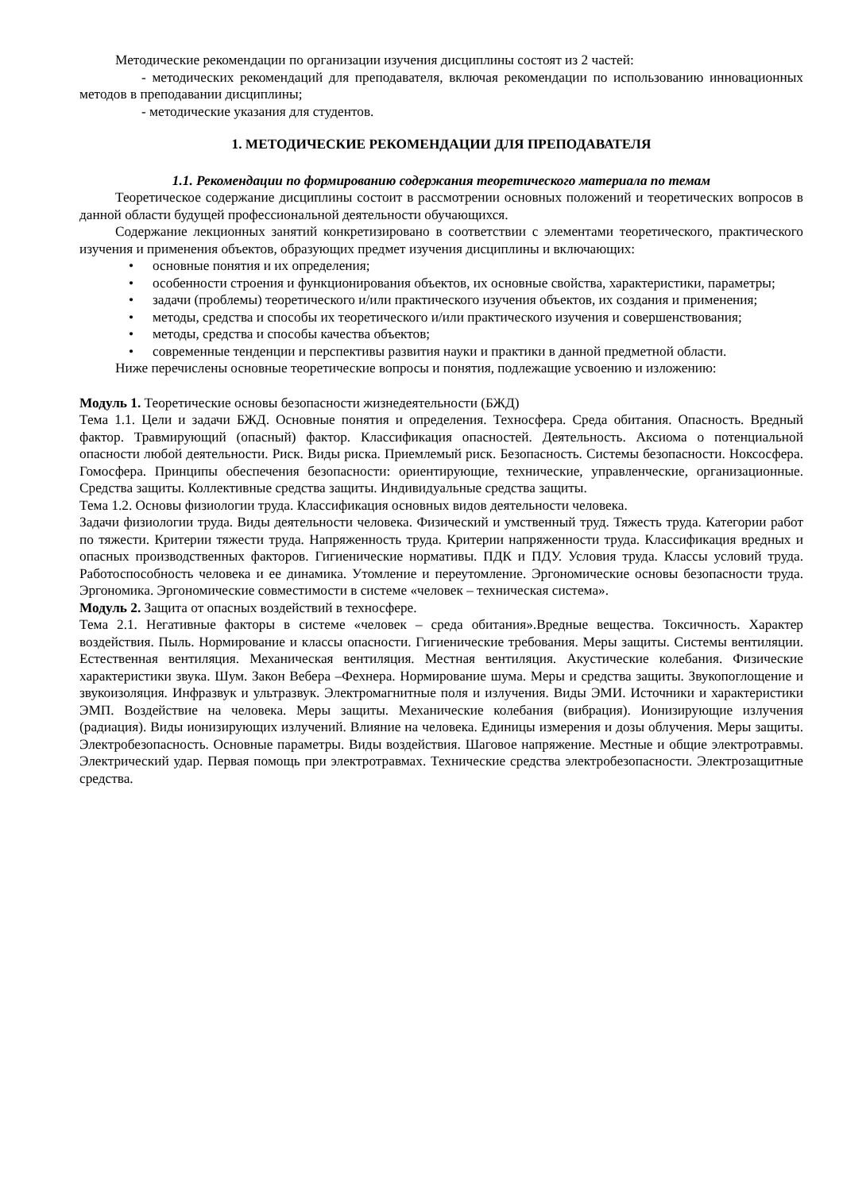Методические рекомендации по организации изучения дисциплины состоят из 2 частей:
- методических рекомендаций для преподавателя, включая рекомендации по использованию инновационных методов в преподавании дисциплины;
- методические указания для студентов.
1. МЕТОДИЧЕСКИЕ РЕКОМЕНДАЦИИ ДЛЯ ПРЕПОДАВАТЕЛЯ
1.1. Рекомендации по формированию содержания теоретического материала по темам
Теоретическое содержание дисциплины состоит в рассмотрении основных положений и теоретических вопросов в данной области будущей профессиональной деятельности обучающихся.
Содержание лекционных занятий конкретизировано в соответствии с элементами теоретического, практического изучения и применения объектов, образующих предмет изучения дисциплины и включающих:
• основные понятия и их определения;
• особенности строения и функционирования объектов, их основные свойства, характеристики, параметры;
• задачи (проблемы) теоретического и/или практического изучения объектов, их создания и применения;
• методы, средства и способы их теоретического и/или практического изучения и совершенствования;
• методы, средства и способы качества объектов;
• современные тенденции и перспективы развития науки и практики в данной предметной области.
Ниже перечислены основные теоретические вопросы и понятия, подлежащие усвоению и изложению:
Модуль 1. Теоретические основы безопасности жизнедеятельности (БЖД)
Тема 1.1. Цели и задачи БЖД. Основные понятия и определения. Техносфера. Среда обитания. Опасность. Вредный фактор. Травмирующий (опасный) фактор. Классификация опасностей. Деятельность. Аксиома о потенциальной опасности любой деятельности. Риск. Виды риска. Приемлемый риск. Безопасность. Системы безопасности. Ноксосфера. Гомосфера. Принципы обеспечения безопасности: ориентирующие, технические, управленческие, организационные. Средства защиты. Коллективные средства защиты. Индивидуальные средства защиты.
Тема 1.2. Основы физиологии труда. Классификация основных видов деятельности человека.
Задачи физиологии труда. Виды деятельности человека. Физический и умственный труд. Тяжесть труда. Категории работ по тяжести. Критерии тяжести труда. Напряженность труда. Критерии напряженности труда. Классификация вредных и опасных производственных факторов. Гигиенические нормативы. ПДК и ПДУ. Условия труда. Классы условий труда. Работоспособность человека и ее динамика. Утомление и переутомление. Эргономические основы безопасности труда. Эргономика. Эргономические совместимости в системе «человек – техническая система».
Модуль 2. Защита от опасных воздействий в техносфере.
Тема 2.1. Негативные факторы в системе «человек – среда обитания».Вредные вещества. Токсичность. Характер воздействия. Пыль. Нормирование и классы опасности. Гигиенические требования. Меры защиты. Системы вентиляции. Естественная вентиляция. Механическая вентиляция. Местная вентиляция. Акустические колебания. Физические характеристики звука. Шум. Закон Вебера –Фехнера. Нормирование шума. Меры и средства защиты. Звукопоглощение и звукоизоляция. Инфразвук и ультразвук. Электромагнитные поля и излучения. Виды ЭМИ. Источники и характеристики ЭМП. Воздействие на человека. Меры защиты. Механические колебания (вибрация). Ионизирующие излучения (радиация). Виды ионизирующих излучений. Влияние на человека. Единицы измерения и дозы облучения. Меры защиты. Электробезопасность. Основные параметры. Виды воздействия. Шаговое напряжение. Местные и общие электротравмы. Электрический удар. Первая помощь при электротравмах. Технические средства электробезопасности. Электрозащитные средства.